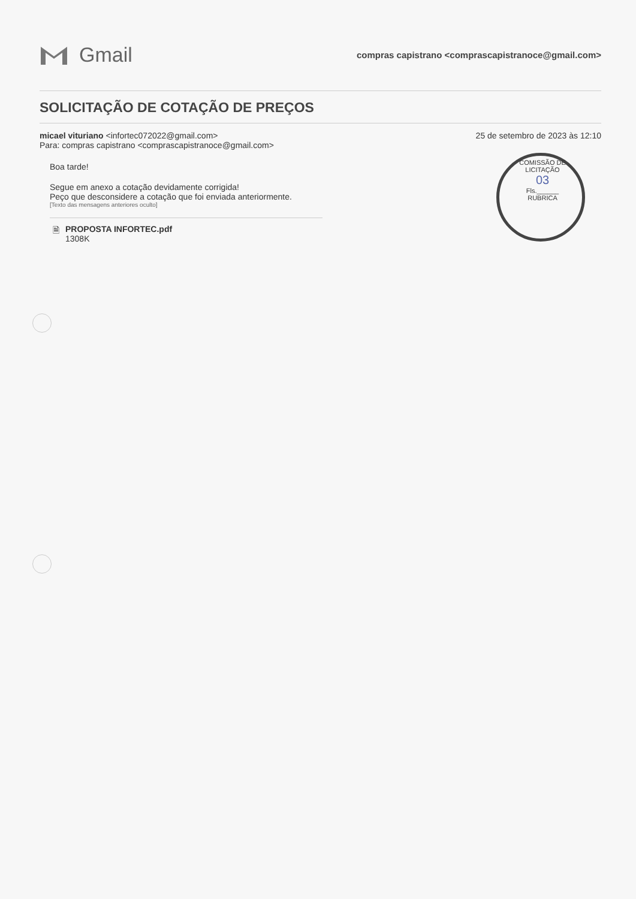Gmail
compras capistrano <comprascapistranoce@gmail.com>
SOLICITAÇÃO DE COTAÇÃO DE PREÇOS
micael vituriano <infortec072022@gmail.com>
Para: compras capistrano <comprascapistranoce@gmail.com>
25 de setembro de 2023 às 12:10
Boa tarde!
Segue em anexo a cotação devidamente corrigida!
Peço que desconsidere a cotação que foi enviada anteriormente.
[Texto das mensagens anteriores oculto]
🗎 PROPOSTA INFORTEC.pdf
1308K
COMISSÃO DE LICITAÇÃO
03
Fls.______
RUBRICA